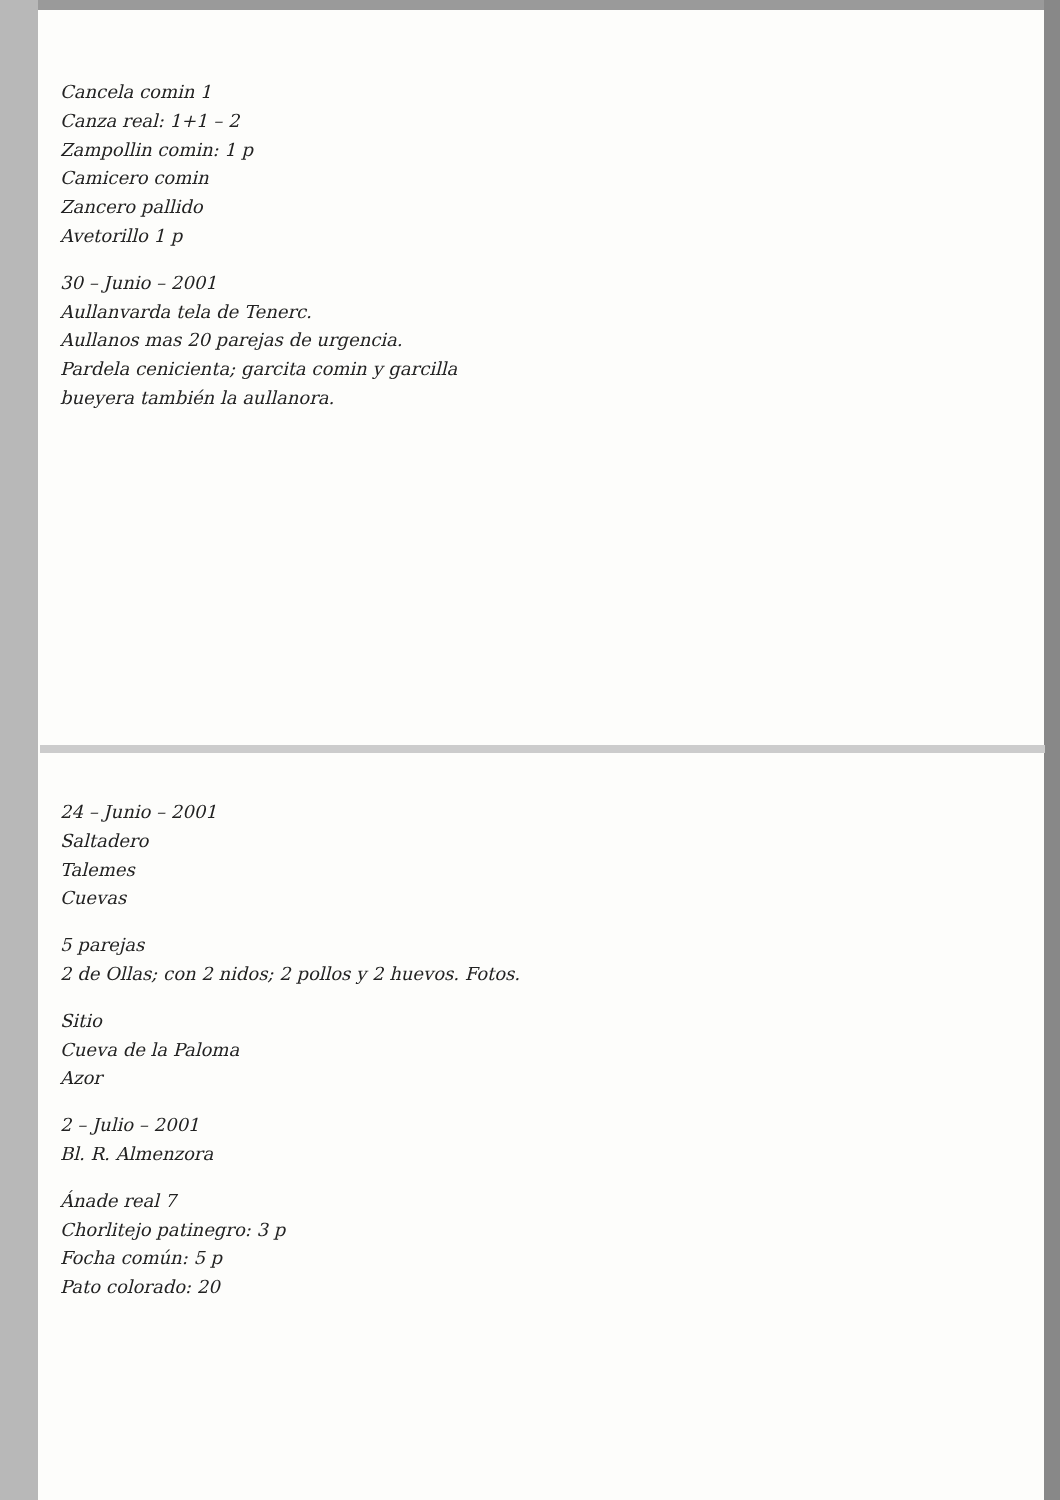Cancela comin 1
Canza real: 1+1 – 2
Zampollin comin: 1 p
Camicero comin
Zancero pallido
Avetorillo 1 p
30 – Junio – 2001
Aullanvarda tela de Tenerc.
Aullanos mas 20 parejas de urgencia.
Pardela cenicienta; garcita comin y garcilla
bueyera también la aullanora.
24 – Junio – 2001
Saltadero
Talemes
Cuevas
5 parejas
2 de Ollas; con 2 nidos; 2 pollos y 2 huevos. Fotos.
Sitio
Cueva de la Paloma
Azor
2 – Julio – 2001
Bl. R. Almenzora
Ánade real 7
Chorlitejo patinegro: 3 p
Focha común: 5 p
Pato colorado: 20